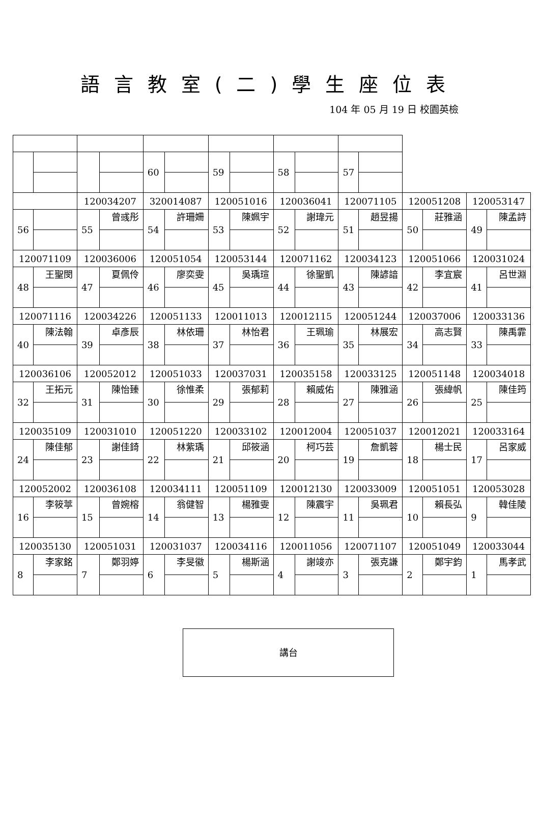語言教室(二)學生座位表
104 年 05 月 19 日 校園英檢
| | | | | 60 | | 59 | | 58 | | 57 | | | | | |
| | | 120034207 | | 320014087 | | 120051016 | | 120036041 | | 120071105 | | 120051208 | | 120053147 | |
| 56 | | 55 | 曾彧彤 | 54 | 許珊姍 | 53 | 陳姵宇 | 52 | 謝瑋元 | 51 | 趙昱揚 | 50 | 莊雅涵 | 49 | 陳孟詩 |
| 120071109 | | 120036006 | | 120051054 | | 120053144 | | 120071162 | | 120034123 | | 120051066 | | 120031024 | |
| 48 | 王聖閔 | 47 | 夏佩伶 | 46 | 廖奕雯 | 45 | 吳瑀瑄 | 44 | 徐聖凱 | 43 | 陳諺諳 | 42 | 李宜宸 | 41 | 呂世淵 |
| 120071116 | | 120034226 | | 120051133 | | 120011013 | | 120012115 | | 120051244 | | 120037006 | | 120033136 | |
| 40 | 陳法翰 | 39 | 卓彥辰 | 38 | 林依珊 | 37 | 林怡君 | 36 | 王珮瑜 | 35 | 林展宏 | 34 | 高志賢 | 33 | 陳禹霏 |
| 120036106 | | 120052012 | | 120051033 | | 120037031 | | 120035158 | | 120033125 | | 120051148 | | 120034018 | |
| 32 | 王拓元 | 31 | 陳怡臻 | 30 | 徐惟柔 | 29 | 張郁莉 | 28 | 賴威佑 | 27 | 陳雅涵 | 26 | 張緯帆 | 25 | 陳佳筠 |
| 120035109 | | 120031010 | | 120051220 | | 120033102 | | 120012004 | | 120051037 | | 120012021 | | 120033164 | |
| 24 | 陳佳郁 | 23 | 謝佳錡 | 22 | 林紫瑀 | 21 | 邱筱涵 | 20 | 柯巧芸 | 19 | 詹凱蓉 | 18 | 楊士民 | 17 | 呂家威 |
| 120052002 | | 120036108 | | 120034111 | | 120051109 | | 120012130 | | 120033009 | | 120051051 | | 120053028 | |
| 16 | 李筱葶 | 15 | 曾婉榕 | 14 | 翁健智 | 13 | 楊雅雯 | 12 | 陳震宇 | 11 | 吳珮君 | 10 | 賴長弘 | 9 | 韓佳陵 |
| 120035130 | | 120051031 | | 120031037 | | 120034116 | | 120011056 | | 120071107 | | 120051049 | | 120033044 | |
| 8 | 李家銘 | 7 | 鄭羽婷 | 6 | 李旻徽 | 5 | 楊斯涵 | 4 | 謝竣亦 | 3 | 張克謙 | 2 | 鄭宇鈞 | 1 | 馬孝武 |
講台